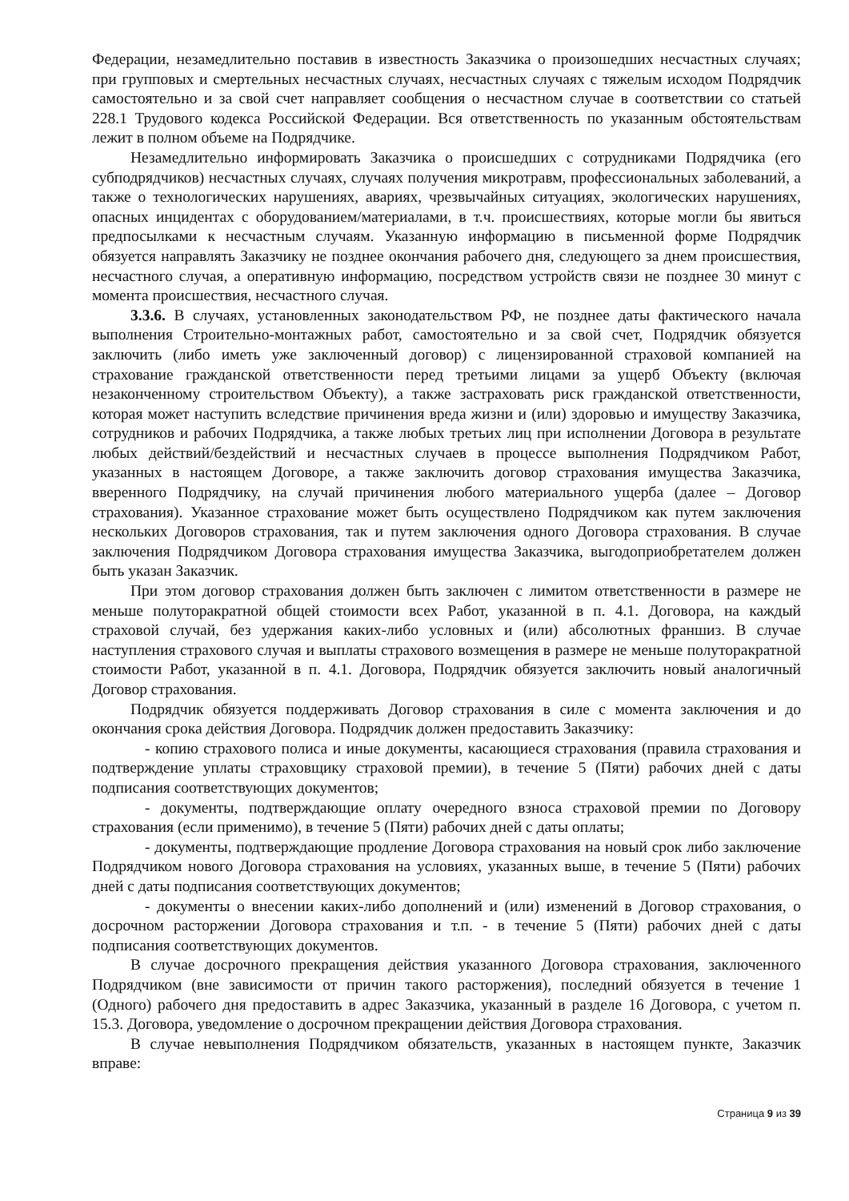Федерации, незамедлительно поставив в известность Заказчика о произошедших несчастных случаях; при групповых и смертельных несчастных случаях, несчастных случаях с тяжелым исходом Подрядчик самостоятельно и за свой счет направляет сообщения о несчастном случае в соответствии со статьей 228.1 Трудового кодекса Российской Федерации. Вся ответственность по указанным обстоятельствам лежит в полном объеме на Подрядчике.
Незамедлительно информировать Заказчика о происшедших с сотрудниками Подрядчика (его субподрядчиков) несчастных случаях, случаях получения микротравм, профессиональных заболеваний, а также о технологических нарушениях, авариях, чрезвычайных ситуациях, экологических нарушениях, опасных инцидентах с оборудованием/материалами, в т.ч. происшествиях, которые могли бы явиться предпосылками к несчастным случаям. Указанную информацию в письменной форме Подрядчик обязуется направлять Заказчику не позднее окончания рабочего дня, следующего за днем происшествия, несчастного случая, а оперативную информацию, посредством устройств связи не позднее 30 минут с момента происшествия, несчастного случая.
3.3.6. В случаях, установленных законодательством РФ, не позднее даты фактического начала выполнения Строительно-монтажных работ, самостоятельно и за свой счет, Подрядчик обязуется заключить (либо иметь уже заключенный договор) с лицензированной страховой компанией на страхование гражданской ответственности перед третьими лицами за ущерб Объекту (включая незаконченному строительством Объекту), а также застраховать риск гражданской ответственности, которая может наступить вследствие причинения вреда жизни и (или) здоровью и имуществу Заказчика, сотрудников и рабочих Подрядчика, а также любых третьих лиц при исполнении Договора в результате любых действий/бездействий и несчастных случаев в процессе выполнения Подрядчиком Работ, указанных в настоящем Договоре, а также заключить договор страхования имущества Заказчика, вверенного Подрядчику, на случай причинения любого материального ущерба (далее – Договор страхования). Указанное страхование может быть осуществлено Подрядчиком как путем заключения нескольких Договоров страхования, так и путем заключения одного Договора страхования. В случае заключения Подрядчиком Договора страхования имущества Заказчика, выгодоприобретателем должен быть указан Заказчик.
При этом договор страхования должен быть заключен с лимитом ответственности в размере не меньше полуторакратной общей стоимости всех Работ, указанной в п. 4.1. Договора, на каждый страховой случай, без удержания каких-либо условных и (или) абсолютных франшиз. В случае наступления страхового случая и выплаты страхового возмещения в размере не меньше полуторакратной стоимости Работ, указанной в п. 4.1. Договора, Подрядчик обязуется заключить новый аналогичный Договор страхования.
Подрядчик обязуется поддерживать Договор страхования в силе с момента заключения и до окончания срока действия Договора. Подрядчик должен предоставить Заказчику:
- копию страхового полиса и иные документы, касающиеся страхования (правила страхования и подтверждение уплаты страховщику страховой премии), в течение 5 (Пяти) рабочих дней с даты подписания соответствующих документов;
- документы, подтверждающие оплату очередного взноса страховой премии по Договору страхования (если применимо), в течение 5 (Пяти) рабочих дней с даты оплаты;
- документы, подтверждающие продление Договора страхования на новый срок либо заключение Подрядчиком нового Договора страхования на условиях, указанных выше, в течение 5 (Пяти) рабочих дней с даты подписания соответствующих документов;
- документы о внесении каких-либо дополнений и (или) изменений в Договор страхования, о досрочном расторжении Договора страхования и т.п. - в течение 5 (Пяти) рабочих дней с даты подписания соответствующих документов.
В случае досрочного прекращения действия указанного Договора страхования, заключенного Подрядчиком (вне зависимости от причин такого расторжения), последний обязуется в течение 1 (Одного) рабочего дня предоставить в адрес Заказчика, указанный в разделе 16 Договора, с учетом п. 15.3. Договора, уведомление о досрочном прекращении действия Договора страхования.
В случае невыполнения Подрядчиком обязательств, указанных в настоящем пункте, Заказчик вправе:
Страница 9 из 39